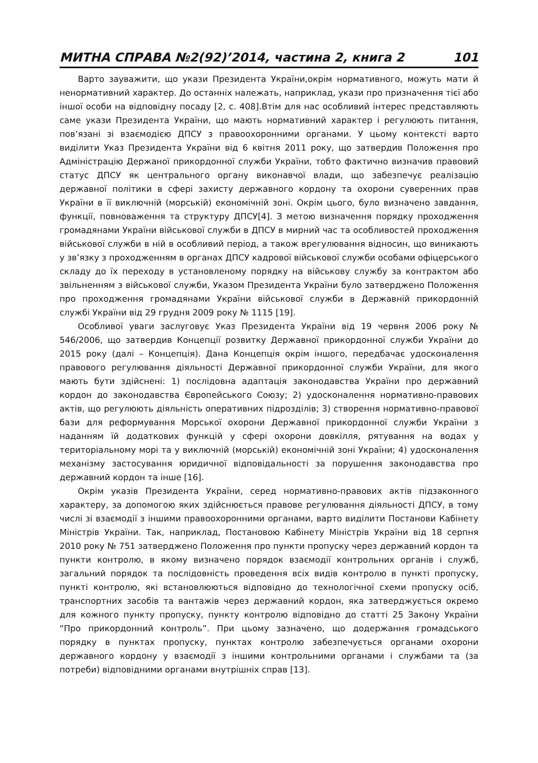МИТНА СПРАВА №2(92)’2014, частина 2, книга 2 101
Варто зауважити, що укази Президента України,окрім нормативного, можуть мати й ненормативний характер. До останніх належать, наприклад, укази про призначення тієї або іншої особи на відповідну посаду [2, с. 408].Втім для нас особливий інтерес представляють саме укази Президента України, що мають нормативний характер і регулюють питання, пов’язані зі взаємодією ДПСУ з правоохоронними органами. У цьому контексті варто виділити Указ Президента України від 6 квітня 2011 року, що затвердив Положення про Адміністрацію Держаної прикордонної служби України, тобто фактично визначив правовий статус ДПСУ як центрального органу виконавчої влади, що забезпечує реалізацію державної політики в сфері захисту державного кордону та охорони суверенних прав України в її виключній (морській) економічній зоні. Окрім цього, було визначено завдання, функції, повноваження та структуру ДПСУ[4]. З метою визначення порядку проходження громадянами України військової служби в ДПСУ в мирний час та особливостей проходження військової служби в ній в особливий період, а також врегулювання відносин, що виникають у зв’язку з проходженням в органах ДПСУ кадрової військової служби особами офіцерського складу до їх переходу в установленому порядку на військову службу за контрактом або звільненням з військової служби, Указом Президента України було затверджено Положення про проходження громадянами України військової служби в Державній прикордонній службі України від 29 грудня 2009 року № 1115 [19].
Особливої уваги заслуговує Указ Президента України від 19 червня 2006 року № 546/2006, що затвердив Концепції розвитку Державної прикордонної служби України до 2015 року (далі – Концепція). Дана Концепція окрім іншого, передбачає удосконалення правового регулювання діяльності Державної прикордонної служби України, для якого мають бути здійснені: 1) послідовна адаптація законодавства України про державний кордон до законодавства Європейського Союзу; 2) удосконалення нормативно-правових актів, що регулюють діяльність оперативних підрозділів; 3) створення нормативно-правової бази для реформування Морської охорони Державної прикордонної служби України з наданням їй додаткових функцій у сфері охорони довкілля, рятування на водах у територіальному морі та у виключній (морській) економічній зоні України; 4) удосконалення механізму застосування юридичної відповідальності за порушення законодавства про державний кордон та інше [16].
Окрім указів Президента України, серед нормативно-правових актів підзаконного характеру, за допомогою яких здійснюється правове регулювання діяльності ДПСУ, в тому числі зі взаємодії з іншими правоохоронними органами, варто виділити Постанови Кабінету Міністрів України. Так, наприклад, Постановою Кабінету Міністрів України від 18 серпня 2010 року № 751 затверджено Положення про пункти пропуску через державний кордон та пункти контролю, в якому визначено порядок взаємодії контрольних органів і служб, загальний порядок та послідовність проведення всіх видів контролю в пункті пропуску, пункті контролю, які встановлюються відповідно до технологічної схеми пропуску осіб, транспортних засобів та вантажів через державний кордон, яка затверджується окремо для кожного пункту пропуску, пункту контролю відповідно до статті 25 Закону України “Про прикордонний контроль”. При цьому зазначено, що додержання громадського порядку в пунктах пропуску, пунктах контролю забезпечується органами охорони державного кордону у взаємодії з іншими контрольними органами і службами та (за потреби) відповідними органами внутрішніх справ [13].